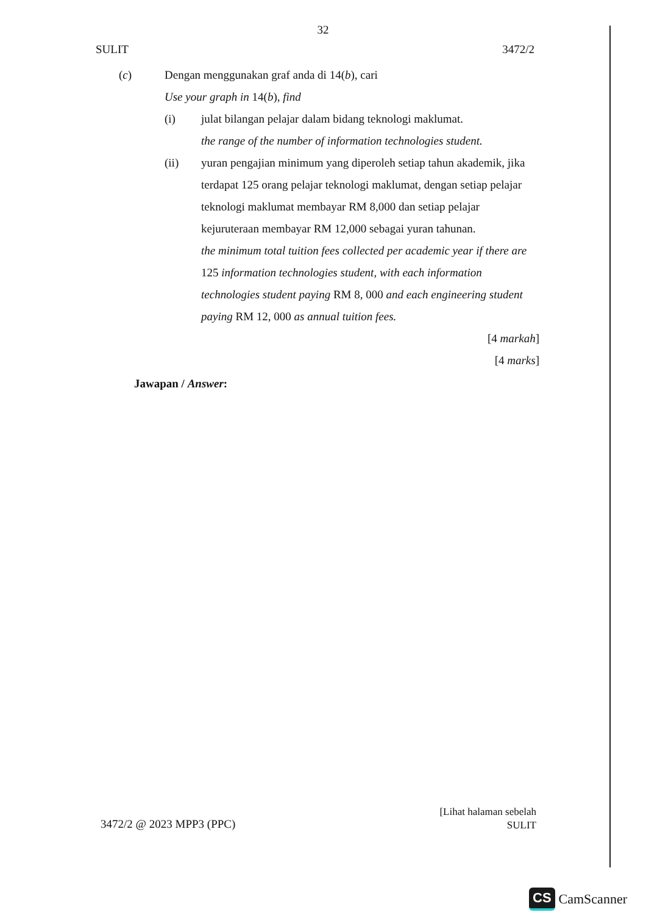32
SULIT 3472/2
(c) Dengan menggunakan graf anda di 14(b), cari
Use your graph in 14(b), find
(i) julat bilangan pelajar dalam bidang teknologi maklumat.
the range of the number of information technologies student.
(ii) yuran pengajian minimum yang diperoleh setiap tahun akademik, jika terdapat 125 orang pelajar teknologi maklumat, dengan setiap pelajar teknologi maklumat membayar RM 8,000 dan setiap pelajar kejuruteraan membayar RM 12,000 sebagai yuran tahunan.
the minimum total tuition fees collected per academic year if there are 125 information technologies student, with each information technologies student paying RM 8, 000 and each engineering student paying RM 12, 000 as annual tuition fees.
[4 markah]
[4 marks]
Jawapan / Answer:
3472/2 @ 2023 MPP3 (PPC)
[Lihat halaman sebelah
SULIT
CS CamScanner